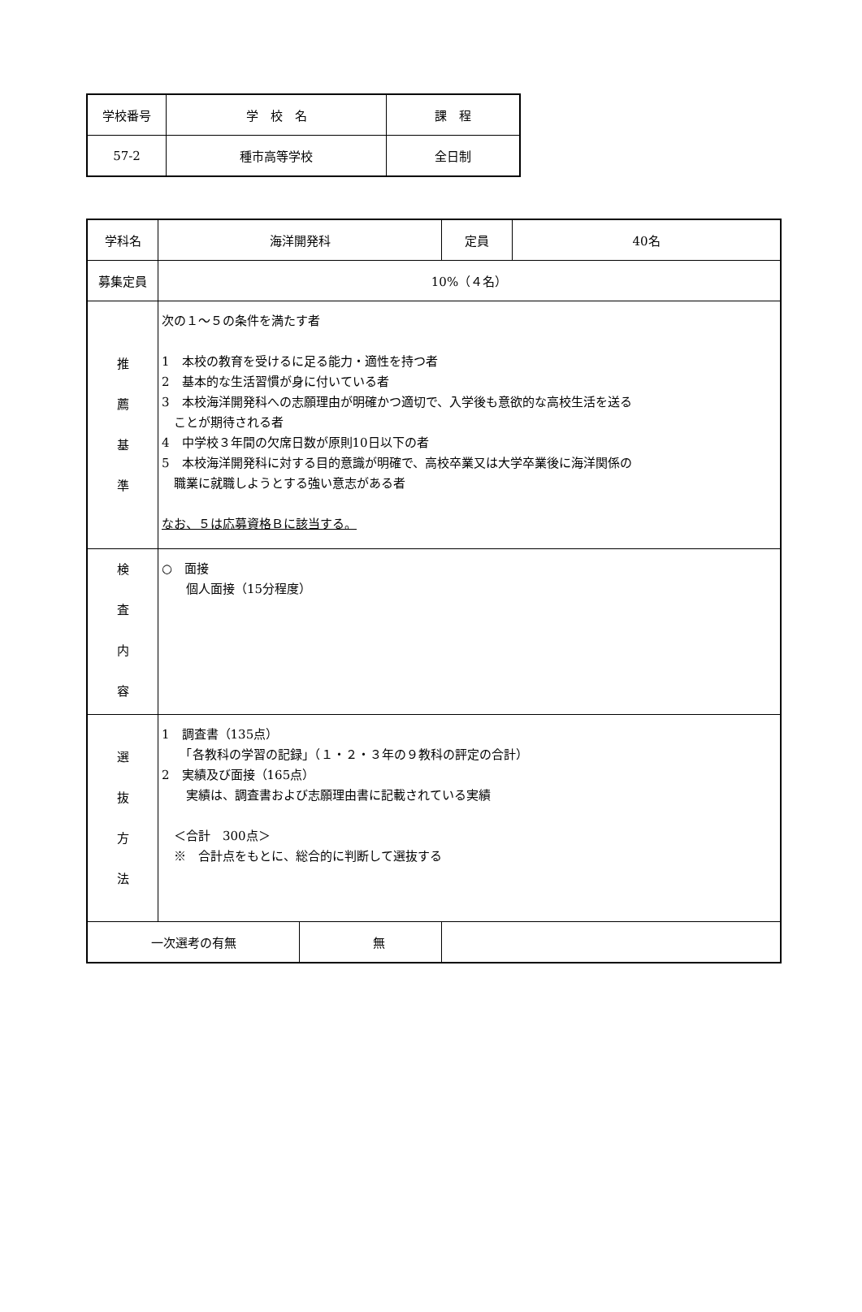| 学校番号 | 学 校 名 | 課 程 |
| 57-2 | 種市高等学校 | 全日制 |
| 学科名 | 海洋開発科 | 定員 | 40名 |
| 募集定員 | 10%（４名） | | |
| 推 薦 基 準 | 次の１～５の条件を満たす者 1 本校の教育を受けるに足る能力・適性を持つ者 2 基本的な生活習慣が身に付いている者 3 本校海洋開発科への志願理由が明確かつ適切で、入学後も意欲的な高校生活を送る ことが期待される者 4 中学校３年間の欠席日数が原則10日以下の者 5 本校海洋開発科に対する目的意識が明確で、高校卒業又は大学卒業後に海洋関係の 職業に就職しようとする強い意志がある者 なお、５は応募資格Ｂに該当する。 | | |
| 検 査 内 容 | ○ 面接 個人面接（15分程度） | | |
| 選 抜 方 法 | 1 調査書（135点） 「各教科の学習の記録」（１・２・３年の９教科の評定の合計） 2 実績及び面接（165点） 実績は、調査書および志願理由書に記載されている実績 ＜合計 300点＞ ※ 合計点をもとに、総合的に判断して選抜する | | |
| / 一次選考の有無 / 無 / | | | |